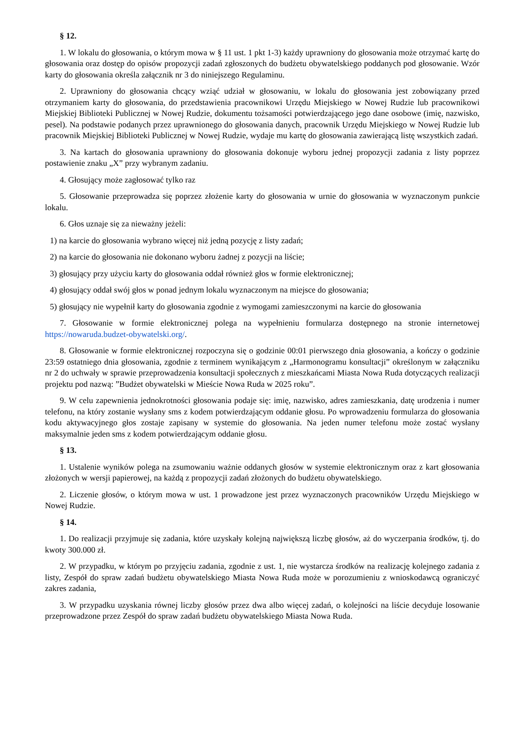§ 12.
1. W lokalu do głosowania, o którym mowa w § 11 ust. 1 pkt 1-3) każdy uprawniony do głosowania może otrzymać kartę do głosowania oraz dostęp do opisów propozycji zadań zgłoszonych do budżetu obywatelskiego poddanych pod głosowanie. Wzór karty do głosowania określa załącznik nr 3 do niniejszego Regulaminu.
2. Uprawniony do głosowania chcący wziąć udział w głosowaniu, w lokalu do głosowania jest zobowiązany przed otrzymaniem karty do głosowania, do przedstawienia pracownikowi Urzędu Miejskiego w Nowej Rudzie lub pracownikowi Miejskiej Biblioteki Publicznej w Nowej Rudzie, dokumentu tożsamości potwierdzającego jego dane osobowe (imię, nazwisko, pesel). Na podstawie podanych przez uprawnionego do głosowania danych, pracownik Urzędu Miejskiego w Nowej Rudzie lub pracownik Miejskiej Biblioteki Publicznej w Nowej Rudzie, wydaje mu kartę do głosowania zawierającą listę wszystkich zadań.
3. Na kartach do głosowania uprawniony do głosowania dokonuje wyboru jednej propozycji zadania z listy poprzez postawienie znaku „X” przy wybranym zadaniu.
4. Głosujący może zagłosować tylko raz
5. Głosowanie przeprowadza się poprzez złożenie karty do głosowania w urnie do głosowania w wyznaczonym punkcie lokalu.
6. Głos uznaje się za nieważny jeżeli:
1) na karcie do głosowania wybrano więcej niż jedną pozycję z listy zadań;
2) na karcie do głosowania nie dokonano wyboru żadnej z pozycji na liście;
3) głosujący przy użyciu karty do głosowania oddał również głos w formie elektronicznej;
4) głosujący oddał swój głos w ponad jednym lokalu wyznaczonym na miejsce do głosowania;
5) głosujący nie wypełnił karty do głosowania zgodnie z wymogami zamieszczonymi na karcie do głosowania
7. Głosowanie w formie elektronicznej polega na wypełnieniu formularza dostępnego na stronie internetowej https://nowaruda.budzet-obywatelski.org/.
8. Głosowanie w formie elektronicznej rozpoczyna się o godzinie 00:01 pierwszego dnia głosowania, a kończy o godzinie 23:59 ostatniego dnia głosowania, zgodnie z terminem wynikającym z „Harmonogramu konsultacji” określonym w załączniku nr 2 do uchwały w sprawie przeprowadzenia konsultacji społecznych z mieszkańcami Miasta Nowa Ruda dotyczących realizacji projektu pod nazwą: ”Budżet obywatelski w Mieście Nowa Ruda w 2025 roku”.
9. W celu zapewnienia jednokrotności głosowania podaje się: imię, nazwisko, adres zamieszkania, datę urodzenia i numer telefonu, na który zostanie wysłany sms z kodem potwierdzającym oddanie głosu. Po wprowadzeniu formularza do głosowania kodu aktywacyjnego głos zostaje zapisany w systemie do głosowania. Na jeden numer telefonu może zostać wysłany maksymalnie jeden sms z kodem potwierdzającym oddanie głosu.
§ 13.
1. Ustalenie wyników polega na zsumowaniu ważnie oddanych głosów w systemie elektronicznym oraz z kart głosowania złożonych w wersji papierowej, na każdą z propozycji zadań złożonych do budżetu obywatelskiego.
2. Liczenie głosów, o którym mowa w ust. 1 prowadzone jest przez wyznaczonych pracowników Urzędu Miejskiego w Nowej Rudzie.
§ 14.
1. Do realizacji przyjmuje się zadania, które uzyskały kolejną największą liczbę głosów, aż do wyczerpania środków, tj. do kwoty 300.000 zł.
2. W przypadku, w którym po przyjęciu zadania, zgodnie z ust. 1, nie wystarcza środków na realizację kolejnego zadania z listy, Zespół do spraw zadań budżetu obywatelskiego Miasta Nowa Ruda może w porozumieniu z wnioskodawcą ograniczyć zakres zadania,
3. W przypadku uzyskania równej liczby głosów przez dwa albo więcej zadań, o kolejności na liście decyduje losowanie przeprowadzone przez Zespół do spraw zadań budżetu obywatelskiego Miasta Nowa Ruda.